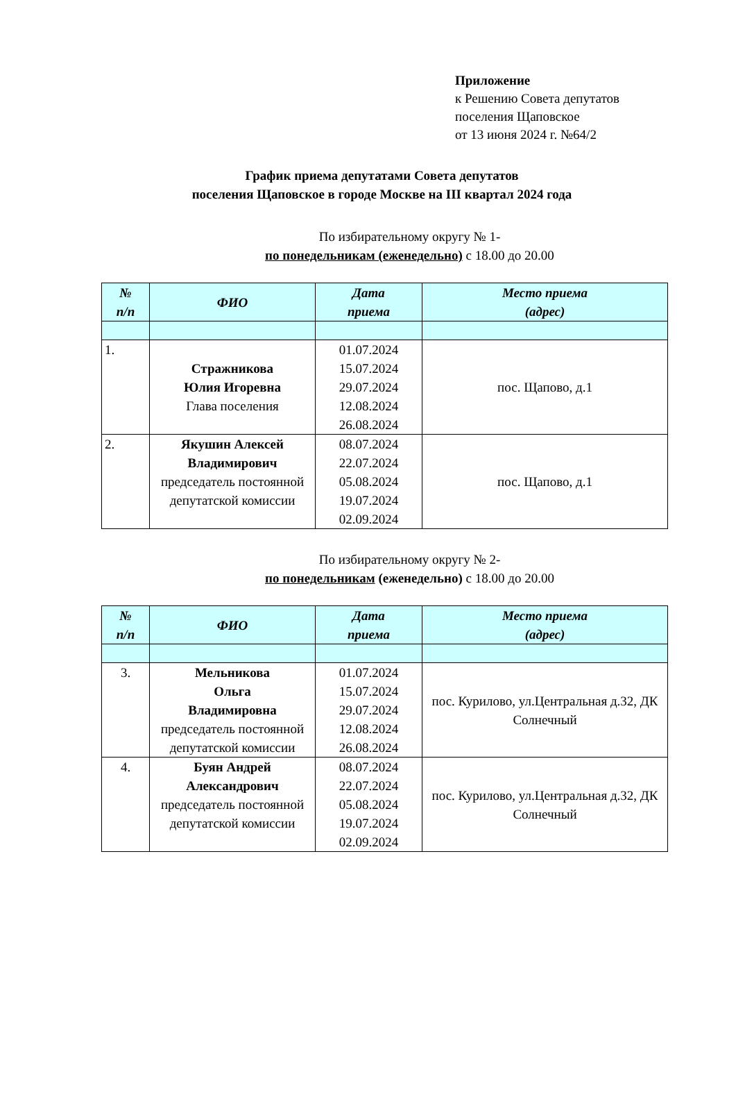Приложение
к Решению Совета депутатов
поселения Щаповское
от 13 июня 2024 г. №64/2
График приема депутатами Совета депутатов
поселения Щаповское в городе Москве на III квартал 2024 года
По избирательному округу № 1-
по понедельникам (еженедельно) с 18.00 до 20.00
| № п/п | ФИО | Дата приема | Место приема (адрес) |
| --- | --- | --- | --- |
| 1. | Стражникова Юлия Игоревна Глава поселения | 01.07.2024 15.07.2024 29.07.2024 12.08.2024 26.08.2024 | пос. Щапово, д.1 |
| 2. | Якушин Алексей Владимирович председатель постоянной депутатской комиссии | 08.07.2024 22.07.2024 05.08.2024 19.07.2024 02.09.2024 | пос. Щапово, д.1 |
По избирательному округу № 2-
по понедельникам (еженедельно) с 18.00 до 20.00
| № п/п | ФИО | Дата приема | Место приема (адрес) |
| --- | --- | --- | --- |
| 3. | Мельникова Ольга Владимировна председатель постоянной депутатской комиссии | 01.07.2024 15.07.2024 29.07.2024 12.08.2024 26.08.2024 | пос. Курилово, ул.Центральная д.32, ДК Солнечный |
| 4. | Буян Андрей Александрович председатель постоянной депутатской комиссии | 08.07.2024 22.07.2024 05.08.2024 19.07.2024 02.09.2024 | пос. Курилово, ул.Центральная д.32, ДК Солнечный |